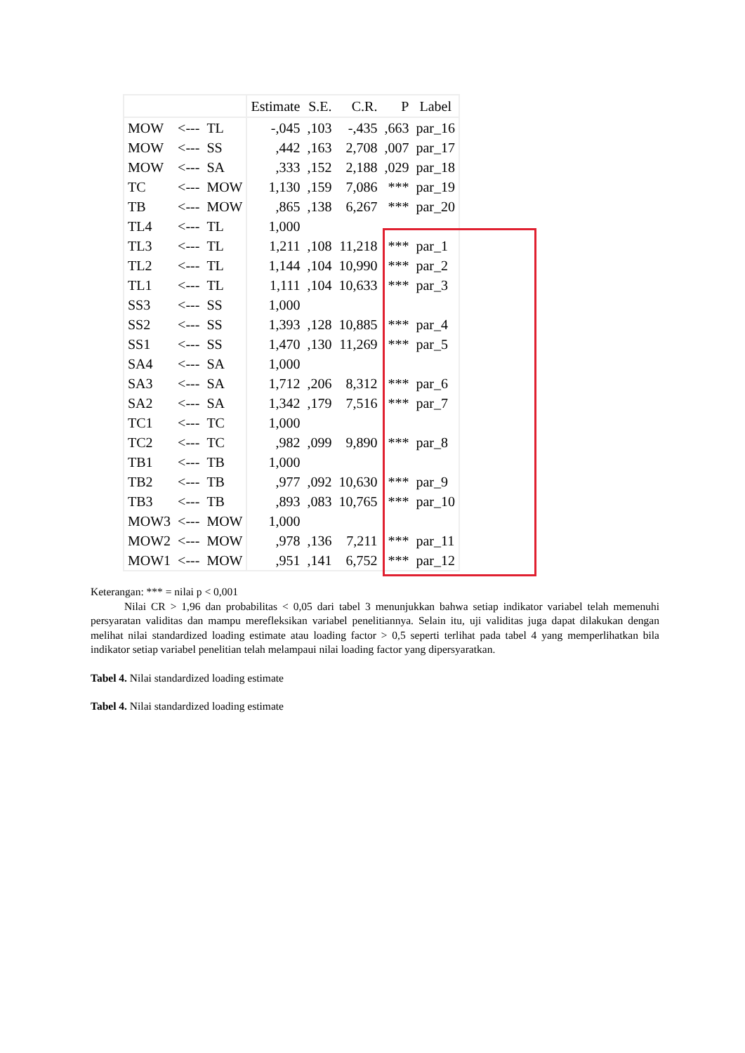| | | | Estimate | S.E. | C.R. | P | Label |
| --- | --- | --- | --- | --- | --- | --- | --- |
| MOW | <--- | TL | -,045 | ,103 | -,435 | ,663 | par_16 |
| MOW | <--- | SS | ,442 | ,163 | 2,708 | ,007 | par_17 |
| MOW | <--- | SA | ,333 | ,152 | 2,188 | ,029 | par_18 |
| TC | <--- | MOW | 1,130 | ,159 | 7,086 | *** | par_19 |
| TB | <--- | MOW | ,865 | ,138 | 6,267 | *** | par_20 |
| TL4 | <--- | TL | 1,000 | | | | |
| TL3 | <--- | TL | 1,211 | ,108 | 11,218 | *** | par_1 |
| TL2 | <--- | TL | 1,144 | ,104 | 10,990 | *** | par_2 |
| TL1 | <--- | TL | 1,111 | ,104 | 10,633 | *** | par_3 |
| SS3 | <--- | SS | 1,000 | | | | |
| SS2 | <--- | SS | 1,393 | ,128 | 10,885 | *** | par_4 |
| SS1 | <--- | SS | 1,470 | ,130 | 11,269 | *** | par_5 |
| SA4 | <--- | SA | 1,000 | | | | |
| SA3 | <--- | SA | 1,712 | ,206 | 8,312 | *** | par_6 |
| SA2 | <--- | SA | 1,342 | ,179 | 7,516 | *** | par_7 |
| TC1 | <--- | TC | 1,000 | | | | |
| TC2 | <--- | TC | ,982 | ,099 | 9,890 | *** | par_8 |
| TB1 | <--- | TB | 1,000 | | | | |
| TB2 | <--- | TB | ,977 | ,092 | 10,630 | *** | par_9 |
| TB3 | <--- | TB | ,893 | ,083 | 10,765 | *** | par_10 |
| MOW3 | <--- | MOW | 1,000 | | | | |
| MOW2 | <--- | MOW | ,978 | ,136 | 7,211 | *** | par_11 |
| MOW1 | <--- | MOW | ,951 | ,141 | 6,752 | *** | par_12 |
Keterangan: *** = nilai p < 0,001
Nilai CR > 1,96 dan probabilitas < 0,05 dari tabel 3 menunjukkan bahwa setiap indikator variabel telah memenuhi persyaratan validitas dan mampu merefleksikan variabel penelitiannya. Selain itu, uji validitas juga dapat dilakukan dengan melihat nilai standardized loading estimate atau loading factor > 0,5 seperti terlihat pada tabel 4 yang memperlihatkan bila indikator setiap variabel penelitian telah melampaui nilai loading factor yang dipersyaratkan.
Tabel 4. Nilai standardized loading estimate
Tabel 4. Nilai standardized loading estimate